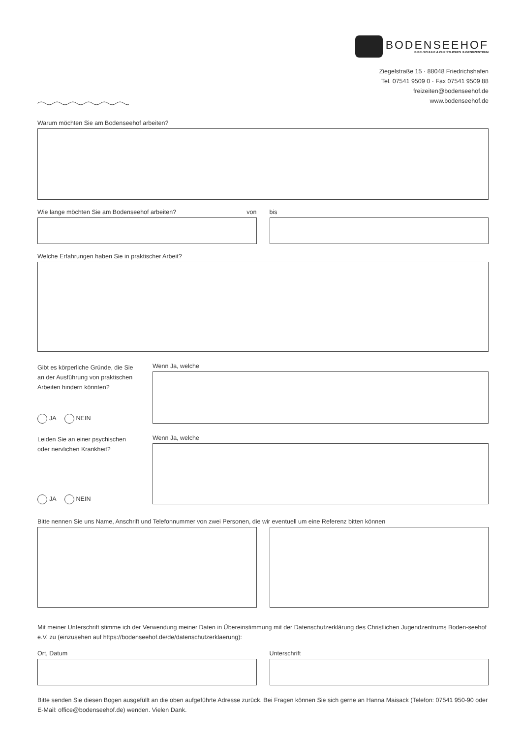BODENSEEHOF
BIBELSCHULE & CHRISTLICHES JUGENDZENTRUM
Ziegelstraße 15 · 88048 Friedrichshafen
Tel. 07541 9509 0 · Fax 07541 9509 88
freizeiten@bodenseehof.de
www.bodenseehof.de
Warum möchten Sie am Bodenseehof arbeiten?
Wie lange möchten Sie am Bodenseehof arbeiten? von
bis
Welche Erfahrungen haben Sie in praktischer Arbeit?
Gibt es körperliche Gründe, die Sie an der Ausführung von praktischen Arbeiten hindern könnten?
JA NEIN
Wenn Ja, welche
Leiden Sie an einer psychischen oder nervlichen Krankheit?
JA NEIN
Wenn Ja, welche
Bitte nennen Sie uns Name, Anschrift und Telefonnummer von zwei Personen, die wir eventuell um eine Referenz bitten können
Mit meiner Unterschrift stimme ich der Verwendung meiner Daten in Übereinstimmung mit der Datenschutzerklärung des Christlichen Jugendzentrums Boden-seehof e.V. zu (einzusehen auf https://bodenseehof.de/de/datenschutzerklaerung):
Ort, Datum Unterschrift
Bitte senden Sie diesen Bogen ausgefüllt an die oben aufgeführte Adresse zurück. Bei Fragen können Sie sich gerne an Hanna Maisack (Telefon: 07541 950-90 oder E-Mail: office@bodenseehof.de) wenden. Vielen Dank.